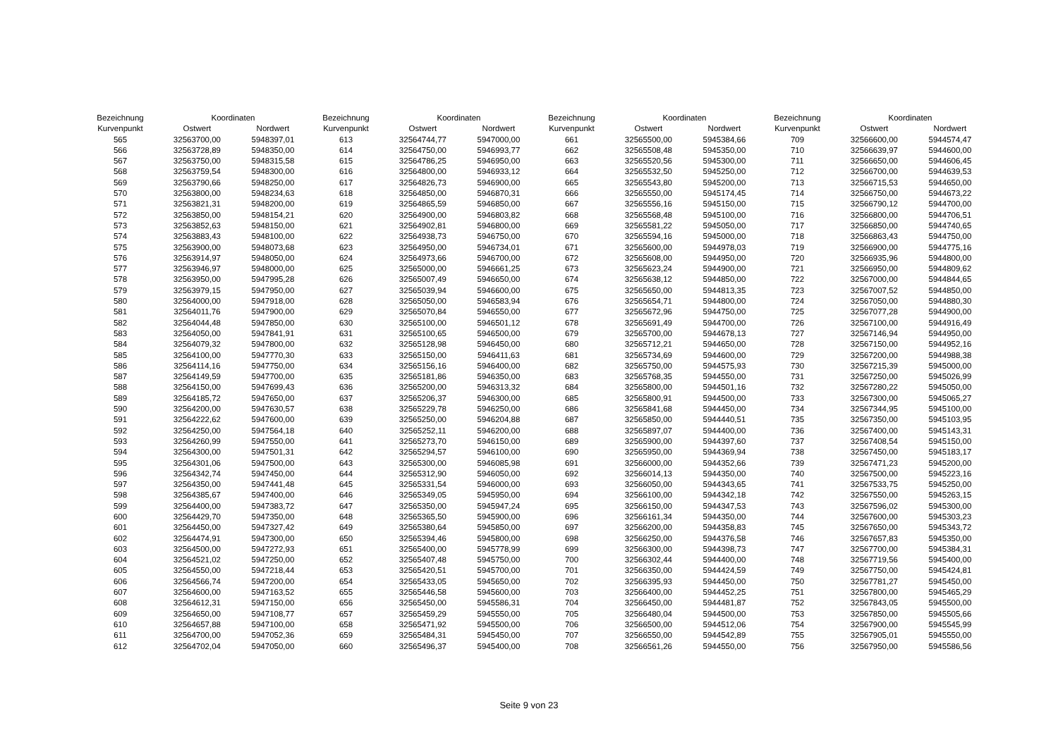| Bezeichnung | Koordinaten | |
| --- | --- | --- |
| Kurvenpunkt | Ostwert | Nordwert |
| 565 | 32563700,00 | 5948397,01 |
| 566 | 32563728,89 | 5948350,00 |
| 567 | 32563750,00 | 5948315,58 |
| 568 | 32563759,54 | 5948300,00 |
| 569 | 32563790,66 | 5948250,00 |
| 570 | 32563800,00 | 5948234,63 |
| 571 | 32563821,31 | 5948200,00 |
| 572 | 32563850,00 | 5948154,21 |
| 573 | 32563852,63 | 5948150,00 |
| 574 | 32563883,43 | 5948100,00 |
| 575 | 32563900,00 | 5948073,68 |
| 576 | 32563914,97 | 5948050,00 |
| 577 | 32563946,97 | 5948000,00 |
| 578 | 32563950,00 | 5947995,28 |
| 579 | 32563979,15 | 5947950,00 |
| 580 | 32564000,00 | 5947918,00 |
| 581 | 32564011,76 | 5947900,00 |
| 582 | 32564044,48 | 5947850,00 |
| 583 | 32564050,00 | 5947841,91 |
| 584 | 32564079,32 | 5947800,00 |
| 585 | 32564100,00 | 5947770,30 |
| 586 | 32564114,16 | 5947750,00 |
| 587 | 32564149,59 | 5947700,00 |
| 588 | 32564150,00 | 5947699,43 |
| 589 | 32564185,72 | 5947650,00 |
| 590 | 32564200,00 | 5947630,57 |
| 591 | 32564222,62 | 5947600,00 |
| 592 | 32564250,00 | 5947564,18 |
| 593 | 32564260,99 | 5947550,00 |
| 594 | 32564300,00 | 5947501,31 |
| 595 | 32564301,06 | 5947500,00 |
| 596 | 32564342,74 | 5947450,00 |
| 597 | 32564350,00 | 5947441,48 |
| 598 | 32564385,67 | 5947400,00 |
| 599 | 32564400,00 | 5947383,72 |
| 600 | 32564429,70 | 5947350,00 |
| 601 | 32564450,00 | 5947327,42 |
| 602 | 32564474,91 | 5947300,00 |
| 603 | 32564500,00 | 5947272,93 |
| 604 | 32564521,02 | 5947250,00 |
| 605 | 32564550,00 | 5947218,44 |
| 606 | 32564566,74 | 5947200,00 |
| 607 | 32564600,00 | 5947163,52 |
| 608 | 32564612,31 | 5947150,00 |
| 609 | 32564650,00 | 5947108,77 |
| 610 | 32564657,88 | 5947100,00 |
| 611 | 32564700,00 | 5947052,36 |
| 612 | 32564702,04 | 5947050,00 |
| Bezeichnung | Koordinaten | |
| --- | --- | --- |
| Kurvenpunkt | Ostwert | Nordwert |
| 613 | 32564744,77 | 5947000,00 |
| 614 | 32564750,00 | 5946993,77 |
| 615 | 32564786,25 | 5946950,00 |
| 616 | 32564800,00 | 5946933,12 |
| 617 | 32564826,73 | 5946900,00 |
| 618 | 32564850,00 | 5946870,31 |
| 619 | 32564865,59 | 5946850,00 |
| 620 | 32564900,00 | 5946803,82 |
| 621 | 32564902,81 | 5946800,00 |
| 622 | 32564938,73 | 5946750,00 |
| 623 | 32564950,00 | 5946734,01 |
| 624 | 32564973,66 | 5946700,00 |
| 625 | 32565000,00 | 5946661,25 |
| 626 | 32565007,49 | 5946650,00 |
| 627 | 32565039,94 | 5946600,00 |
| 628 | 32565050,00 | 5946583,94 |
| 629 | 32565070,84 | 5946550,00 |
| 630 | 32565100,00 | 5946501,12 |
| 631 | 32565100,65 | 5946500,00 |
| 632 | 32565128,98 | 5946450,00 |
| 633 | 32565150,00 | 5946411,63 |
| 634 | 32565156,16 | 5946400,00 |
| 635 | 32565181,86 | 5946350,00 |
| 636 | 32565200,00 | 5946313,32 |
| 637 | 32565206,37 | 5946300,00 |
| 638 | 32565229,78 | 5946250,00 |
| 639 | 32565250,00 | 5946204,88 |
| 640 | 32565252,11 | 5946200,00 |
| 641 | 32565273,70 | 5946150,00 |
| 642 | 32565294,57 | 5946100,00 |
| 643 | 32565300,00 | 5946085,98 |
| 644 | 32565312,90 | 5946050,00 |
| 645 | 32565331,54 | 5946000,00 |
| 646 | 32565349,05 | 5945950,00 |
| 647 | 32565350,00 | 5945947,24 |
| 648 | 32565365,50 | 5945900,00 |
| 649 | 32565380,64 | 5945850,00 |
| 650 | 32565394,46 | 5945800,00 |
| 651 | 32565400,00 | 5945778,99 |
| 652 | 32565407,48 | 5945750,00 |
| 653 | 32565420,51 | 5945700,00 |
| 654 | 32565433,05 | 5945650,00 |
| 655 | 32565446,58 | 5945600,00 |
| 656 | 32565450,00 | 5945586,31 |
| 657 | 32565459,29 | 5945550,00 |
| 658 | 32565471,92 | 5945500,00 |
| 659 | 32565484,31 | 5945450,00 |
| 660 | 32565496,37 | 5945400,00 |
| Bezeichnung | Koordinaten | |
| --- | --- | --- |
| Kurvenpunkt | Ostwert | Nordwert |
| 661 | 32565500,00 | 5945384,66 |
| 662 | 32565508,48 | 5945350,00 |
| 663 | 32565520,56 | 5945300,00 |
| 664 | 32565532,50 | 5945250,00 |
| 665 | 32565543,80 | 5945200,00 |
| 666 | 32565550,00 | 5945174,45 |
| 667 | 32565556,16 | 5945150,00 |
| 668 | 32565568,48 | 5945100,00 |
| 669 | 32565581,22 | 5945050,00 |
| 670 | 32565594,16 | 5945000,00 |
| 671 | 32565600,00 | 5944978,03 |
| 672 | 32565608,00 | 5944950,00 |
| 673 | 32565623,24 | 5944900,00 |
| 674 | 32565638,12 | 5944850,00 |
| 675 | 32565650,00 | 5944813,35 |
| 676 | 32565654,71 | 5944800,00 |
| 677 | 32565672,96 | 5944750,00 |
| 678 | 32565691,49 | 5944700,00 |
| 679 | 32565700,00 | 5944678,13 |
| 680 | 32565712,21 | 5944650,00 |
| 681 | 32565734,69 | 5944600,00 |
| 682 | 32565750,00 | 5944575,93 |
| 683 | 32565768,35 | 5944550,00 |
| 684 | 32565800,00 | 5944501,16 |
| 685 | 32565800,91 | 5944500,00 |
| 686 | 32565841,68 | 5944450,00 |
| 687 | 32565850,00 | 5944440,51 |
| 688 | 32565897,07 | 5944400,00 |
| 689 | 32565900,00 | 5944397,60 |
| 690 | 32565950,00 | 5944369,94 |
| 691 | 32566000,00 | 5944352,66 |
| 692 | 32566014,13 | 5944350,00 |
| 693 | 32566050,00 | 5944343,65 |
| 694 | 32566100,00 | 5944342,18 |
| 695 | 32566150,00 | 5944347,53 |
| 696 | 32566161,34 | 5944350,00 |
| 697 | 32566200,00 | 5944358,83 |
| 698 | 32566250,00 | 5944376,58 |
| 699 | 32566300,00 | 5944398,73 |
| 700 | 32566302,44 | 5944400,00 |
| 701 | 32566350,00 | 5944424,59 |
| 702 | 32566395,93 | 5944450,00 |
| 703 | 32566400,00 | 5944452,25 |
| 704 | 32566450,00 | 5944481,87 |
| 705 | 32566480,04 | 5944500,00 |
| 706 | 32566500,00 | 5944512,06 |
| 707 | 32566550,00 | 5944542,89 |
| 708 | 32566561,26 | 5944550,00 |
| Bezeichnung | Koordinaten | |
| --- | --- | --- |
| Kurvenpunkt | Ostwert | Nordwert |
| 709 | 32566600,00 | 5944574,47 |
| 710 | 32566639,97 | 5944600,00 |
| 711 | 32566650,00 | 5944606,45 |
| 712 | 32566700,00 | 5944639,53 |
| 713 | 32566715,53 | 5944650,00 |
| 714 | 32566750,00 | 5944673,22 |
| 715 | 32566790,12 | 5944700,00 |
| 716 | 32566800,00 | 5944706,51 |
| 717 | 32566850,00 | 5944740,65 |
| 718 | 32566863,43 | 5944750,00 |
| 719 | 32566900,00 | 5944775,16 |
| 720 | 32566935,96 | 5944800,00 |
| 721 | 32566950,00 | 5944809,62 |
| 722 | 32567000,00 | 5944844,65 |
| 723 | 32567007,52 | 5944850,00 |
| 724 | 32567050,00 | 5944880,30 |
| 725 | 32567077,28 | 5944900,00 |
| 726 | 32567100,00 | 5944916,49 |
| 727 | 32567146,94 | 5944950,00 |
| 728 | 32567150,00 | 5944952,16 |
| 729 | 32567200,00 | 5944988,38 |
| 730 | 32567215,39 | 5945000,00 |
| 731 | 32567250,00 | 5945026,99 |
| 732 | 32567280,22 | 5945050,00 |
| 733 | 32567300,00 | 5945065,27 |
| 734 | 32567344,95 | 5945100,00 |
| 735 | 32567350,00 | 5945103,95 |
| 736 | 32567400,00 | 5945143,31 |
| 737 | 32567408,54 | 5945150,00 |
| 738 | 32567450,00 | 5945183,17 |
| 739 | 32567471,23 | 5945200,00 |
| 740 | 32567500,00 | 5945223,16 |
| 741 | 32567533,75 | 5945250,00 |
| 742 | 32567550,00 | 5945263,15 |
| 743 | 32567596,02 | 5945300,00 |
| 744 | 32567600,00 | 5945303,23 |
| 745 | 32567650,00 | 5945343,72 |
| 746 | 32567657,83 | 5945350,00 |
| 747 | 32567700,00 | 5945384,31 |
| 748 | 32567719,56 | 5945400,00 |
| 749 | 32567750,00 | 5945424,81 |
| 750 | 32567781,27 | 5945450,00 |
| 751 | 32567800,00 | 5945465,29 |
| 752 | 32567843,05 | 5945500,00 |
| 753 | 32567850,00 | 5945505,66 |
| 754 | 32567900,00 | 5945545,99 |
| 755 | 32567905,01 | 5945550,00 |
| 756 | 32567950,00 | 5945586,56 |
Seite 9 von 23